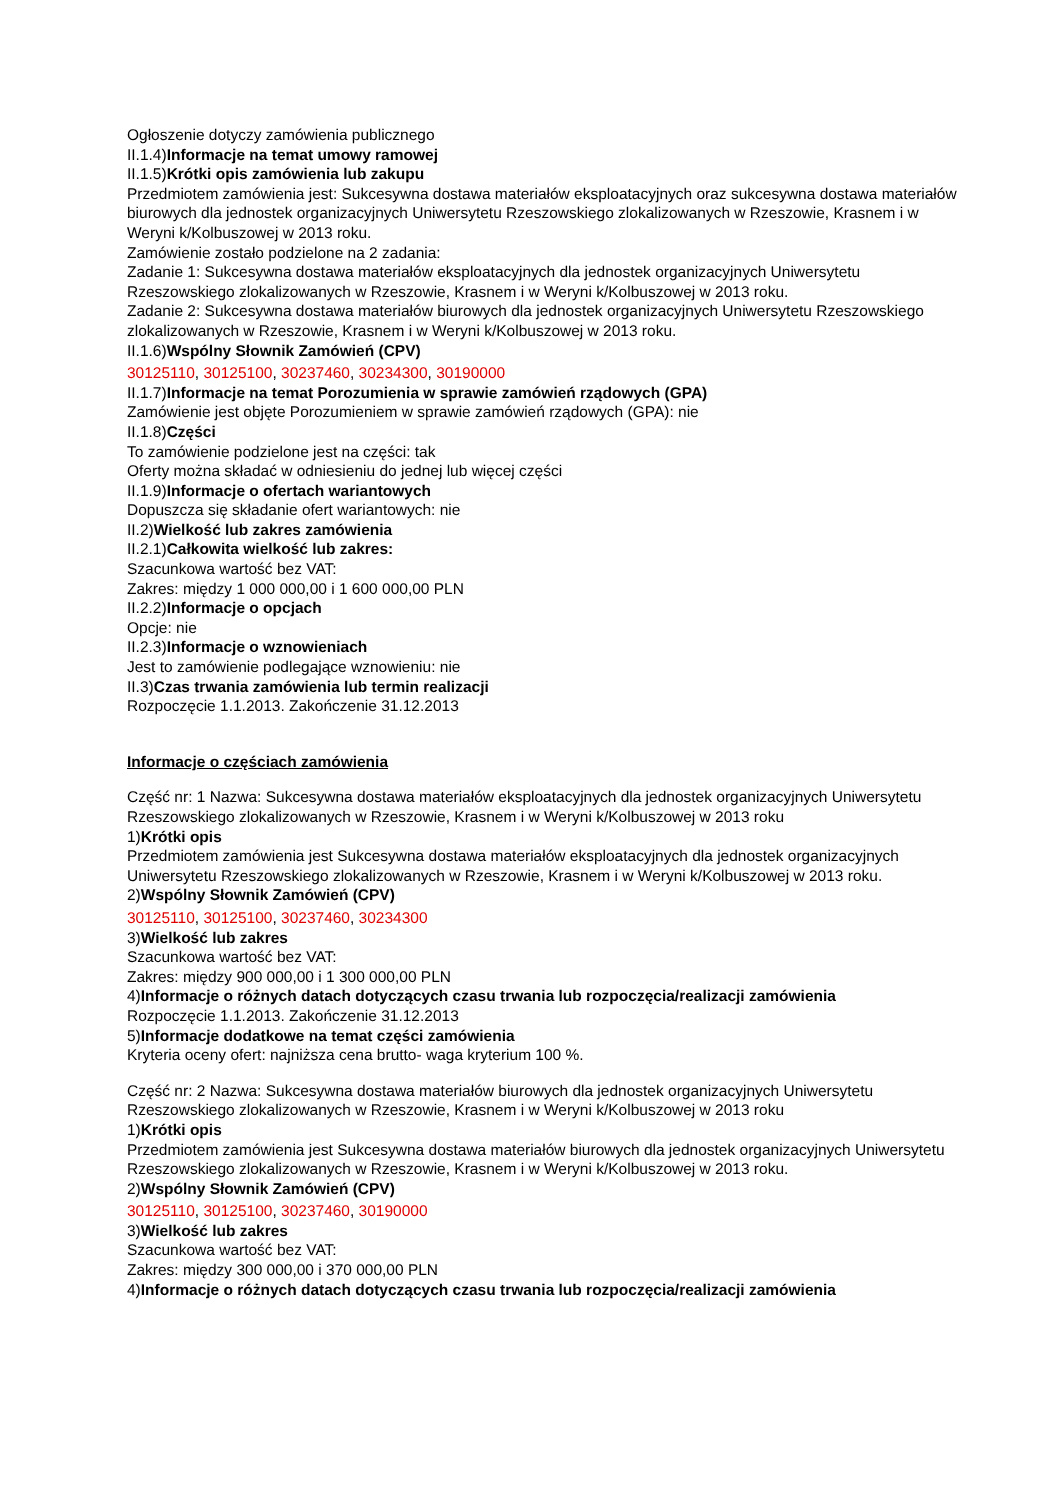Ogłoszenie dotyczy zamówienia publicznego
II.1.4)Informacje na temat umowy ramowej
II.1.5)Krótki opis zamówienia lub zakupu
Przedmiotem zamówienia jest: Sukcesywna dostawa materiałów eksploatacyjnych oraz sukcesywna dostawa materiałów biurowych dla jednostek organizacyjnych Uniwersytetu Rzeszowskiego zlokalizowanych w Rzeszowie, Krasnem i w Weryni k/Kolbuszowej w 2013 roku.
Zamówienie zostało podzielone na 2 zadania:
Zadanie 1: Sukcesywna dostawa materiałów eksploatacyjnych dla jednostek organizacyjnych Uniwersytetu Rzeszowskiego zlokalizowanych w Rzeszowie, Krasnem i w Weryni k/Kolbuszowej w 2013 roku.
Zadanie 2: Sukcesywna dostawa materiałów biurowych dla jednostek organizacyjnych Uniwersytetu Rzeszowskiego zlokalizowanych w Rzeszowie, Krasnem i w Weryni k/Kolbuszowej w 2013 roku.
II.1.6)Wspólny Słownik Zamówień (CPV)
30125110, 30125100, 30237460, 30234300, 30190000
II.1.7)Informacje na temat Porozumienia w sprawie zamówień rządowych (GPA)
Zamówienie jest objęte Porozumieniem w sprawie zamówień rządowych (GPA): nie
II.1.8)Części
To zamówienie podzielone jest na części: tak
Oferty można składać w odniesieniu do jednej lub więcej części
II.1.9)Informacje o ofertach wariantowych
Dopuszcza się składanie ofert wariantowych: nie
II.2)Wielkość lub zakres zamówienia
II.2.1)Całkowita wielkość lub zakres:
Szacunkowa wartość bez VAT:
Zakres: między 1 000 000,00 i 1 600 000,00 PLN
II.2.2)Informacje o opcjach
Opcje: nie
II.2.3)Informacje o wznowieniach
Jest to zamówienie podlegające wznowieniu: nie
II.3)Czas trwania zamówienia lub termin realizacji
Rozpoczęcie 1.1.2013. Zakończenie 31.12.2013
Informacje o częściach zamówienia
Część nr: 1 Nazwa: Sukcesywna dostawa materiałów eksploatacyjnych dla jednostek organizacyjnych Uniwersytetu Rzeszowskiego zlokalizowanych w Rzeszowie, Krasnem i w Weryni k/Kolbuszowej w 2013 roku
1)Krótki opis
Przedmiotem zamówienia jest Sukcesywna dostawa materiałów eksploatacyjnych dla jednostek organizacyjnych Uniwersytetu Rzeszowskiego zlokalizowanych w Rzeszowie, Krasnem i w Weryni k/Kolbuszowej w 2013 roku.
2)Wspólny Słownik Zamówień (CPV)
30125110, 30125100, 30237460, 30234300
3)Wielkość lub zakres
Szacunkowa wartość bez VAT:
Zakres: między 900 000,00 i 1 300 000,00 PLN
4)Informacje o różnych datach dotyczących czasu trwania lub rozpoczęcia/realizacji zamówienia
Rozpoczęcie 1.1.2013. Zakończenie 31.12.2013
5)Informacje dodatkowe na temat części zamówienia
Kryteria oceny ofert: najniższa cena brutto- waga kryterium 100 %.
Część nr: 2 Nazwa: Sukcesywna dostawa materiałów biurowych dla jednostek organizacyjnych Uniwersytetu Rzeszowskiego zlokalizowanych w Rzeszowie, Krasnem i w Weryni k/Kolbuszowej w 2013 roku
1)Krótki opis
Przedmiotem zamówienia jest Sukcesywna dostawa materiałów biurowych dla jednostek organizacyjnych Uniwersytetu Rzeszowskiego zlokalizowanych w Rzeszowie, Krasnem i w Weryni k/Kolbuszowej w 2013 roku.
2)Wspólny Słownik Zamówień (CPV)
30125110, 30125100, 30237460, 30190000
3)Wielkość lub zakres
Szacunkowa wartość bez VAT:
Zakres: między 300 000,00 i 370 000,00 PLN
4)Informacje o różnych datach dotyczących czasu trwania lub rozpoczęcia/realizacji zamówienia